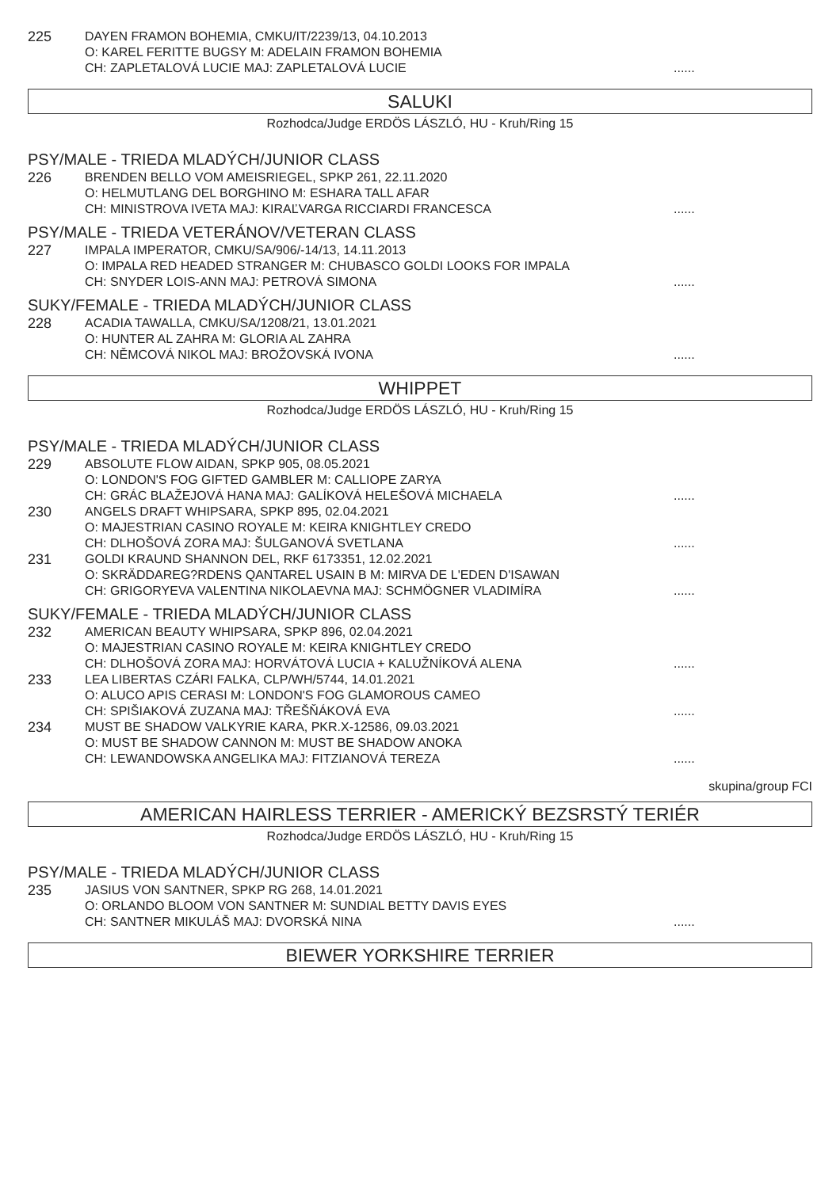225
DAYEN FRAMON BOHEMIA, CMKU/IT/2239/13, 04.10.2013
O: KAREL FERITTE BUGSY M: ADELAIN FRAMON BOHEMIA
CH: ZAPLETALOVÁ LUCIE MAJ: ZAPLETALOVÁ LUCIE......
SALUKI
Rozhodca/Judge ERDÖS LÁSZLÓ, HU - Kruh/Ring 15
PSY/MALE - TRIEDA MLADÝCH/JUNIOR CLASS
226
BRENDEN BELLO VOM AMEISRIEGEL, SPKP 261, 22.11.2020
O: HELMUTLANG DEL BORGHINO M: ESHARA TALL AFAR
CH: MINISTROVA IVETA MAJ: KIRAĽVARGA RICCIARDI FRANCESCA......
PSY/MALE - TRIEDA VETERÁNOV/VETERAN CLASS
227
IMPALA IMPERATOR, CMKU/SA/906/-14/13, 14.11.2013
O: IMPALA RED HEADED STRANGER M: CHUBASCO GOLDI LOOKS FOR IMPALA
CH: SNYDER LOIS-ANN MAJ: PETROVÁ SIMONA......
SUKY/FEMALE - TRIEDA MLADÝCH/JUNIOR CLASS
228
ACADIA TAWALLA, CMKU/SA/1208/21, 13.01.2021
O: HUNTER AL ZAHRA M: GLORIA AL ZAHRA
CH: NĚMCOVÁ NIKOL MAJ: BROŽOVSKÁ IVONA......
WHIPPET
Rozhodca/Judge ERDÖS LÁSZLÓ, HU - Kruh/Ring 15
PSY/MALE - TRIEDA MLADÝCH/JUNIOR CLASS
229
ABSOLUTE FLOW AIDAN, SPKP 905, 08.05.2021
O: LONDON'S FOG GIFTED GAMBLER M: CALLIOPE ZARYA
CH: GRÁC BLAŽEJOVÁ HANA MAJ: GALÍKOVÁ HELEŠOVÁ MICHAELA......
230
ANGELS DRAFT WHIPSARA, SPKP 895, 02.04.2021
O: MAJESTRIAN CASINO ROYALE M: KEIRA KNIGHTLEY CREDO
CH: DLHOŠOVÁ ZORA MAJ: ŠULGANOVÁ SVETLANA......
231
GOLDI KRAUND SHANNON DEL, RKF 6173351, 12.02.2021
O: SKRÄDDAREG?RDENS QANTAREL USAIN B M: MIRVA DE L'EDEN D'ISAWAN
CH: GRIGORYEVA VALENTINA NIKOLAEVNA MAJ: SCHMÖGNER VLADIMÍRA......
SUKY/FEMALE - TRIEDA MLADÝCH/JUNIOR CLASS
232
AMERICAN BEAUTY WHIPSARA, SPKP 896, 02.04.2021
O: MAJESTRIAN CASINO ROYALE M: KEIRA KNIGHTLEY CREDO
CH: DLHOŠOVÁ ZORA MAJ: HORVÁTOVÁ LUCIA + KALUŽNÍKOVÁ ALENA......
233
LEA LIBERTAS CZÁRI FALKA, CLP/WH/5744, 14.01.2021
O: ALUCO APIS CERASI M: LONDON'S FOG GLAMOROUS CAMEO
CH: SPIŠIAKOVÁ ZUZANA MAJ: TŘEŠŇÁKOVÁ EVA......
234
MUST BE SHADOW VALKYRIE KARA, PKR.X-12586, 09.03.2021
O: MUST BE SHADOW CANNON M: MUST BE SHADOW ANOKA
CH: LEWANDOWSKA ANGELIKA MAJ: FITZIANOVÁ TEREZA......
skupina/group FCI
AMERICAN HAIRLESS TERRIER - AMERICKÝ BEZSRSTÝ TERIÉR
Rozhodca/Judge ERDÖS LÁSZLÓ, HU - Kruh/Ring 15
PSY/MALE - TRIEDA MLADÝCH/JUNIOR CLASS
235
JASIUS VON SANTNER, SPKP RG 268, 14.01.2021
O: ORLANDO BLOOM VON SANTNER M: SUNDIAL BETTY DAVIS EYES
CH: SANTNER MIKULÁŠ MAJ: DVORSKÁ NINA......
BIEWER YORKSHIRE TERRIER